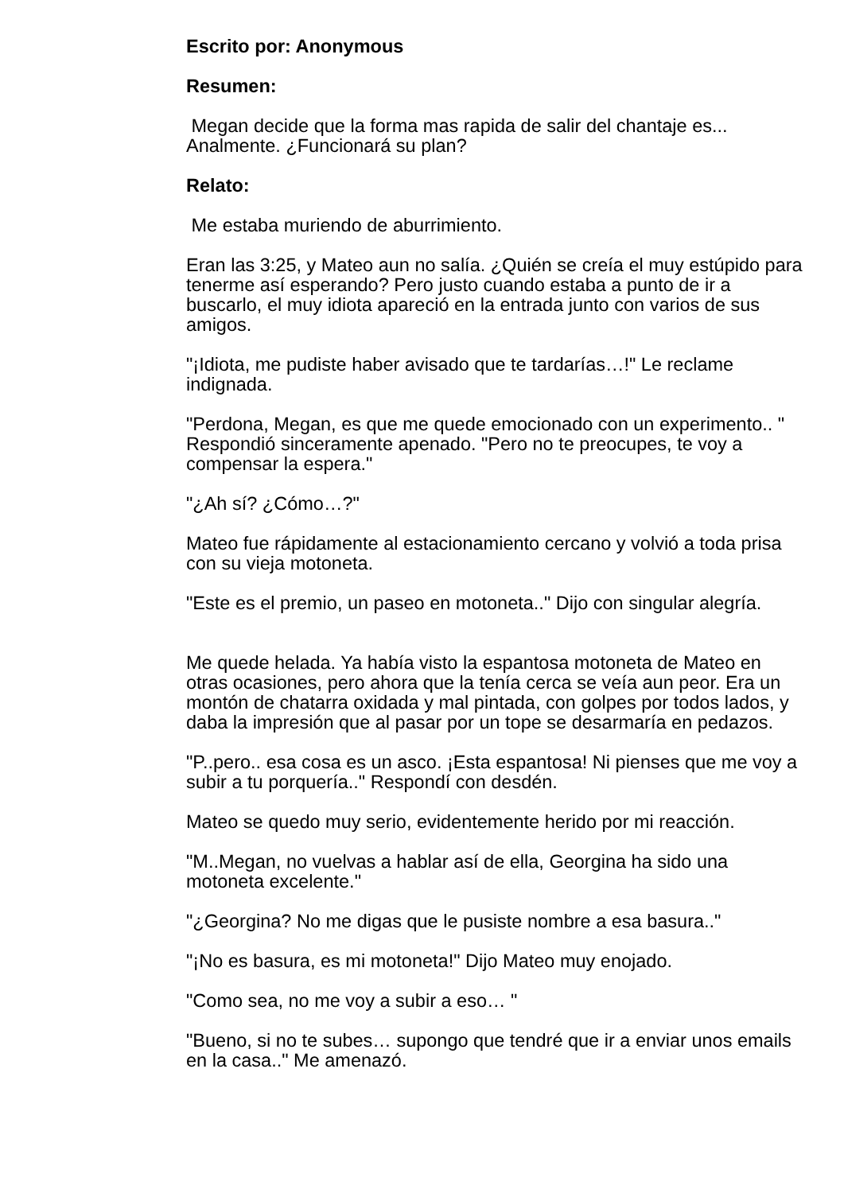Escrito por: Anonymous
Resumen:
Megan decide que la forma mas rapida de salir del chantaje es... Analmente. ¿Funcionará su plan?
Relato:
Me estaba muriendo de aburrimiento.
Eran las 3:25, y Mateo aun no salía. ¿Quién se creía el muy estúpido para tenerme así esperando? Pero justo cuando estaba a punto de ir a buscarlo, el muy idiota apareció en la entrada junto con varios de sus amigos.
"¡Idiota, me pudiste haber avisado que te tardarías…!" Le reclame indignada.
"Perdona, Megan, es que me quede emocionado con un experimento.. " Respondió sinceramente apenado. "Pero no te preocupes, te voy a compensar la espera."
"¿Ah sí? ¿Cómo…?"
Mateo fue rápidamente al estacionamiento cercano y volvió a toda prisa con su vieja motoneta.
"Este es el premio, un paseo en motoneta.." Dijo con singular alegría.
Me quede helada. Ya había visto la espantosa motoneta de Mateo en otras ocasiones, pero ahora que la tenía cerca se veía aun peor. Era un montón de chatarra oxidada y mal pintada, con golpes por todos lados, y daba la impresión que al pasar por un tope se desarmaría en pedazos.
"P..pero.. esa cosa es un asco. ¡Esta espantosa! Ni pienses que me voy a subir a tu porquería.." Respondí con desdén.
Mateo se quedo muy serio, evidentemente herido por mi reacción.
"M..Megan, no vuelvas a hablar así de ella, Georgina ha sido una motoneta excelente."
"¿Georgina? No me digas que le pusiste nombre a esa basura.."
"¡No es basura, es mi motoneta!" Dijo Mateo muy enojado.
"Como sea, no me voy a subir a eso… "
"Bueno, si no te subes… supongo que tendré que ir a enviar unos emails en la casa.." Me amenazó.